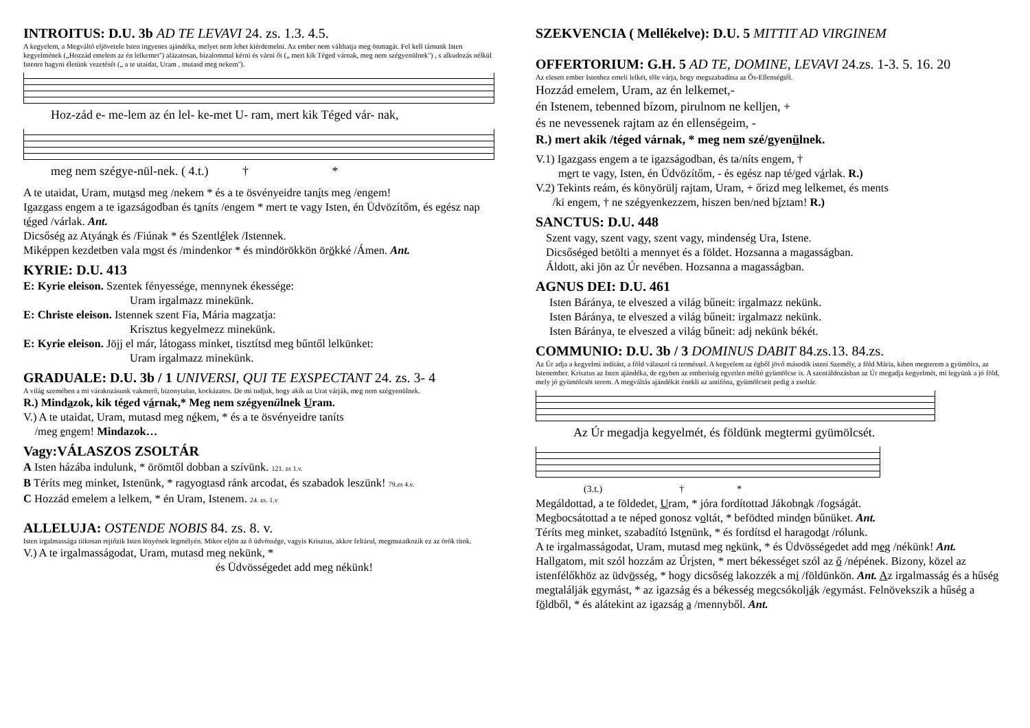INTROITUS: D.U. 3b AD TE LEVAVI 24. zs. 1.3. 4.5.
A kegyelem, a Megváltó eljövetele Isten ingyenes ajándéka, melyet nem lehet kiérdemelni. Az ember nem válthatja meg önmagát. Fel kell tárnunk Isten kegyelmének („Hozzád emelem az én lelkemet'') alázatosan, bizalommal kérni és várni őt („ mert kik Téged várnak, meg nem szégyenülnek'') , s alkudozás nélkül Istenre hagyni életünk vezetését („ a te utaidat, Uram , mutasd meg nekem'').
Hoz-zád e- me-lem az én lel- ke-met U- ram, mert kik Téged vár- nak,
meg nem szégye-nül-nek. ( 4.t.) † *
A te utaidat, Uram, mutasd meg /nekem * és a te ösvényeidre taníts meg /engem!
Igazgass engem a te igazságodban és taníts /engem * mert te vagy Isten, én Üdvözítőm, és egész nap téged /várlak. Ant.
Dicsőség az Atyának és /Fiúnak * és Szentlélek /Istennek.
Miképpen kezdetben vala most és /mindenkor * és mindörökkön örökké /Ámen. Ant.
KYRIE: D.U. 413
E: Kyrie eleison. Szentek fényessége, mennynek ékessége:
Uram irgalmazz minekünk.
E: Christe eleison. Istennek szent Fia, Mária magzatja:
Krisztus kegyelmezz minekünk.
E: Kyrie eleison. Jöjj el már, látogass minket, tisztítsd meg bűntől lelkünket:
Uram irgalmazz minekünk.
GRADUALE: D.U. 3b / 1 UNIVERSI, QUI TE EXSPECTANT 24. zs. 3- 4
A világ szemében a mi várakozásunk vakmerő, bizonytalan, kockázatos. De mi tudjuk, hogy akik az Urat várják, meg nem szégyenülnek.
R.) Mindazok, kik téged várnak,* Meg nem szégyenülnek Uram.
V.) A te utaidat, Uram, mutasd meg nékem, * és a te ösvényeidre taníts
/meg engem! Mindazok…
Vagy:VÁLASZOS ZSOLTÁR
A Isten házába indulunk, * örömtől dobban a szívünk. 121. zs 1.v.
B Téríts meg minket, Istenünk, * ragyogtasd ránk arcodat, és szabadok leszünk! 79.zs 4.v.
C Hozzád emelem a lelkem, * én Uram, Istenem. 24. zs. 1.v
ALLELUJA: OSTENDE NOBIS 84. zs. 8. v.
Isten irgalmassága titkosan rejtőzik Isten lényének legmélyén. Mikor eljön az ő üdvössége, vagyis Krisztus, akkor feltárul, megmutatkozik ez az örök titok.
V.) A te irgalmasságodat, Uram, mutasd meg nekünk, *
és Üdvösségedet add meg nékünk!
SZEKVENCIA ( Mellékelve): D.U. 5 MITTIT AD VIRGINEM
OFFERTORIUM: G.H. 5 AD TE, DOMINE, LEVAVI 24.zs. 1-3. 5. 16. 20
Az elesett ember Istenhez emeli lelkét, tőle várja, hogy megszabadítsa az Ős-Ellenségtől.
Hozzád emelem, Uram, az én lelkemet,-
én Istenem, tebenned bízom, pirulnom ne kelljen, +
és ne nevessenek rajtam az én ellenségeim, -
R.) mert akik /téged várnak, * meg nem szé/gyenülnek.
V.1) Igazgass engem a te igazságodban, és ta/níts engem, †
mert te vagy, Isten, én Üdvözítőm, - és egész nap té/ged várlak. R.)
V.2) Tekints reám, és könyörülj rajtam, Uram, + őrizd meg lelkemet, és ments
/ki engem, † ne szégyenkezzem, hiszen ben/ned bíztam! R.)
SANCTUS: D.U. 448
Szent vagy, szent vagy, szent vagy, mindenség Ura, Istene.
Dicsőséged betölti a mennyet és a földet. Hozsanna a magasságban.
Áldott, aki jön az Úr nevében. Hozsanna a magasságban.
AGNUS DEI: D.U. 461
Isten Báránya, te elveszed a világ bűneit: irgalmazz nekünk.
Isten Báránya, te elveszed a világ bűneit: irgalmazz nekünk.
Isten Báránya, te elveszed a világ bűneit: adj nekünk békét.
COMMUNIO: D.U. 3b / 3 DOMINUS DABIT 84.zs.13. 84.zs.
Az Úr adja a kegyelmi indítást, a föld válaszol rá terméssel. A kegyelem az égből jövő második isteni Személy, a föld Mária, kiben megterem a gyümölcs, az Istenember. Krisztus az Isten ajándéka, de egyben az emberiség egyetlen méltó gyümölcse is. A szentáldozásban az Úr megadja kegyelmét, mi legyünk a jó föld, mely jó gyümölcsöt terem. A megváltás ajándékát énekli az antifóna, gyümölcseit pedig a zsoltár.
Az Úr megadja kegyelmét, és földünk megtermi gyümölcsét.
(3.t.) † *
Megáldottad, a te földedet, Uram, * jóra fordítottad Jákobnak /fogságát.
Megbocsátottad a te néped gonosz voltát, * befödted minden bűnüket. Ant.
Téríts meg minket, szabadító Istenünk, * és fordítsd el haragodat /rólunk.
A te irgalmasságodat, Uram, mutasd meg nekünk, * és Üdvösségedet add meg /nékünk! Ant. Hallgatom, mit szól hozzám az Úristen, * mert békességet szól az ő /népének. Bizony, közel az istenfélőkhöz az üdvösség, * hogy dicsőség lakozzék a mi /földünkön. Ant. Az irgalmasság és a hűség megtalálják egymást, * az igazság és a békesség megcsókolják /egymást. Felnövekszik a hűség a földből, * és alátekint az igazság a /mennyből. Ant.